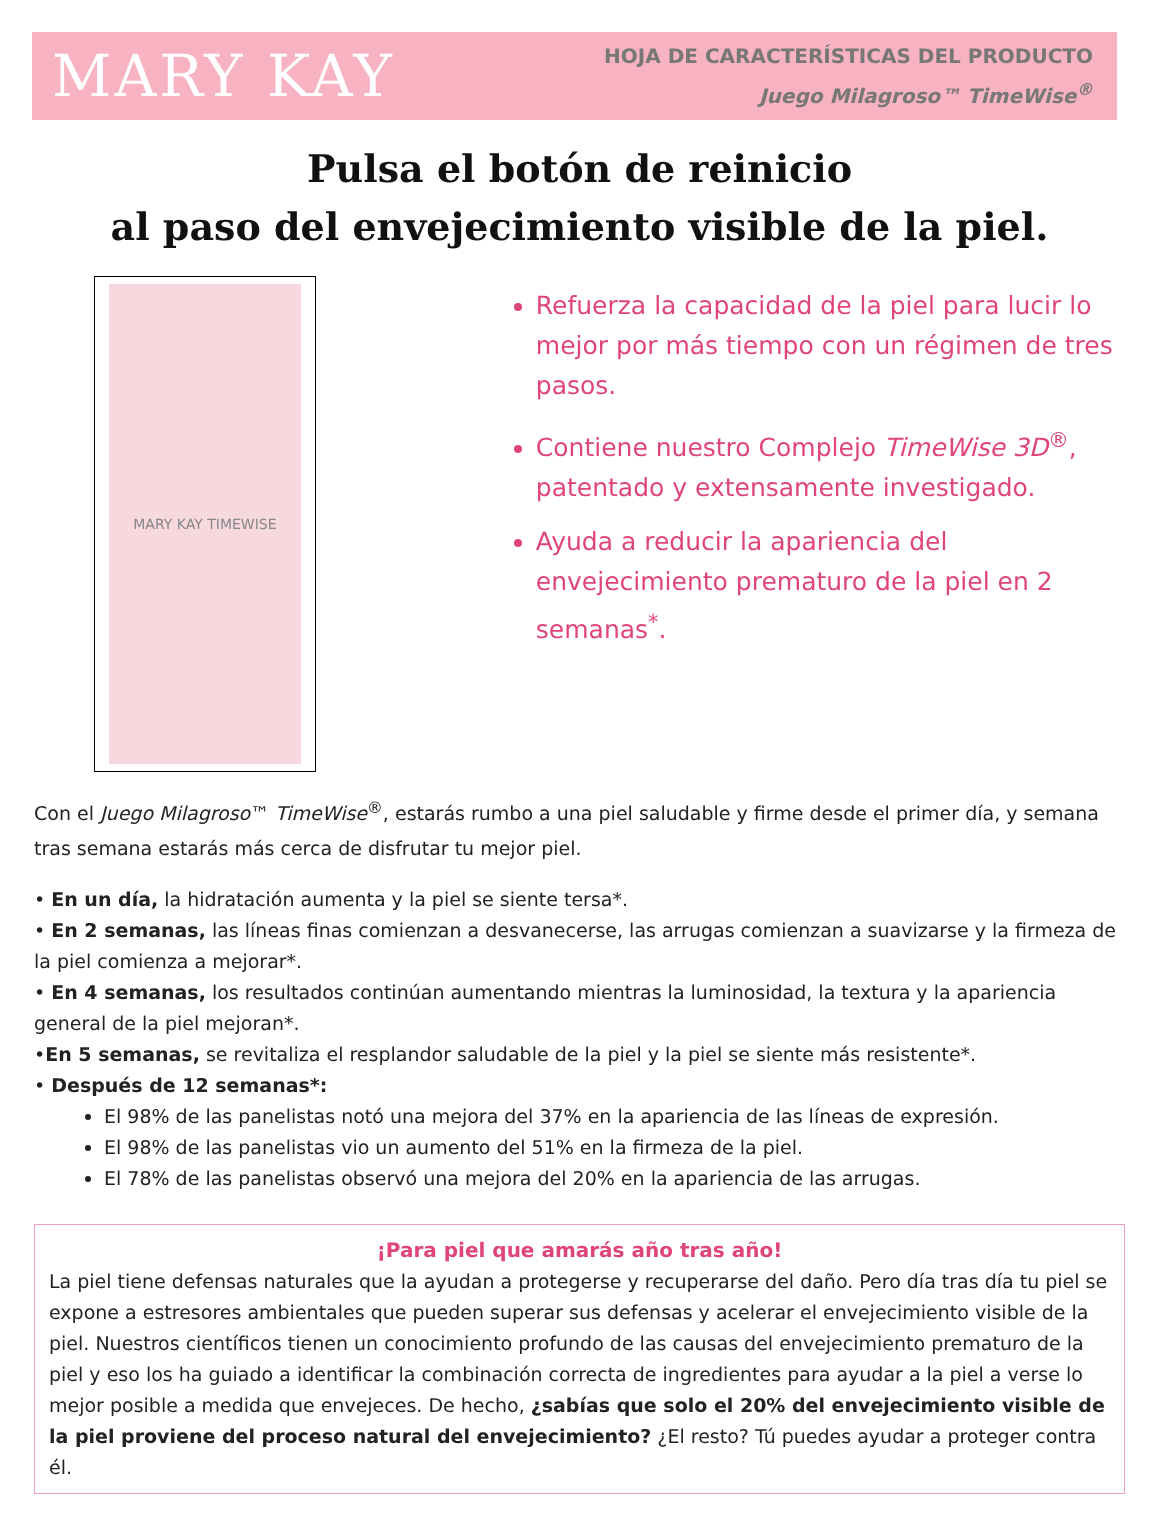MARY KAY
HOJA DE CARACTERÍSTICAS DEL PRODUCTO
Juego Milagroso™ TimeWise<sup>®</sup>
Pulsa el botón de reinicio
al paso del envejecimiento visible de la piel.
MARY KAY TIMEWISE
Refuerza la capacidad de la piel para lucir lo mejor por más tiempo con un régimen de tres pasos.
Contiene nuestro Complejo TimeWise 3D<sup>®</sup>, patentado y extensamente investigado.
Ayuda a reducir la apariencia del envejecimiento prematuro de la piel en 2 semanas<sup>*</sup>.
Con el Juego Milagroso™ TimeWise<sup>®</sup>, estarás rumbo a una piel saludable y firme desde el primer día, y semana tras semana estarás más cerca de disfrutar tu mejor piel.
• En un día, la hidratación aumenta y la piel se siente tersa*.
• En 2 semanas, las líneas finas comienzan a desvanecerse, las arrugas comienzan a suavizarse y la firmeza de la piel comienza a mejorar*.
• En 4 semanas, los resultados continúan aumentando mientras la luminosidad, la textura y la apariencia general de la piel mejoran*.
•En 5 semanas, se revitaliza el resplandor saludable de la piel y la piel se siente más resistente*.
• Después de 12 semanas*:
El 98% de las panelistas notó una mejora del 37% en la apariencia de las líneas de expresión.
El 98% de las panelistas vio un aumento del 51% en la firmeza de la piel.
El 78% de las panelistas observó una mejora del 20% en la apariencia de las arrugas.
¡Para piel que amarás año tras año!
La piel tiene defensas naturales que la ayudan a protegerse y recuperarse del daño. Pero día tras día tu piel se expone a estresores ambientales que pueden superar sus defensas y acelerar el envejecimiento visible de la piel. Nuestros científicos tienen un conocimiento profundo de las causas del envejecimiento prematuro de la piel y eso los ha guiado a identificar la combinación correcta de ingredientes para ayudar a la piel a verse lo mejor posible a medida que envejeces. De hecho, ¿sabías que solo el 20% del envejecimiento visible de la piel proviene del proceso natural del envejecimiento? ¿El resto? Tú puedes ayudar a proteger contra él.